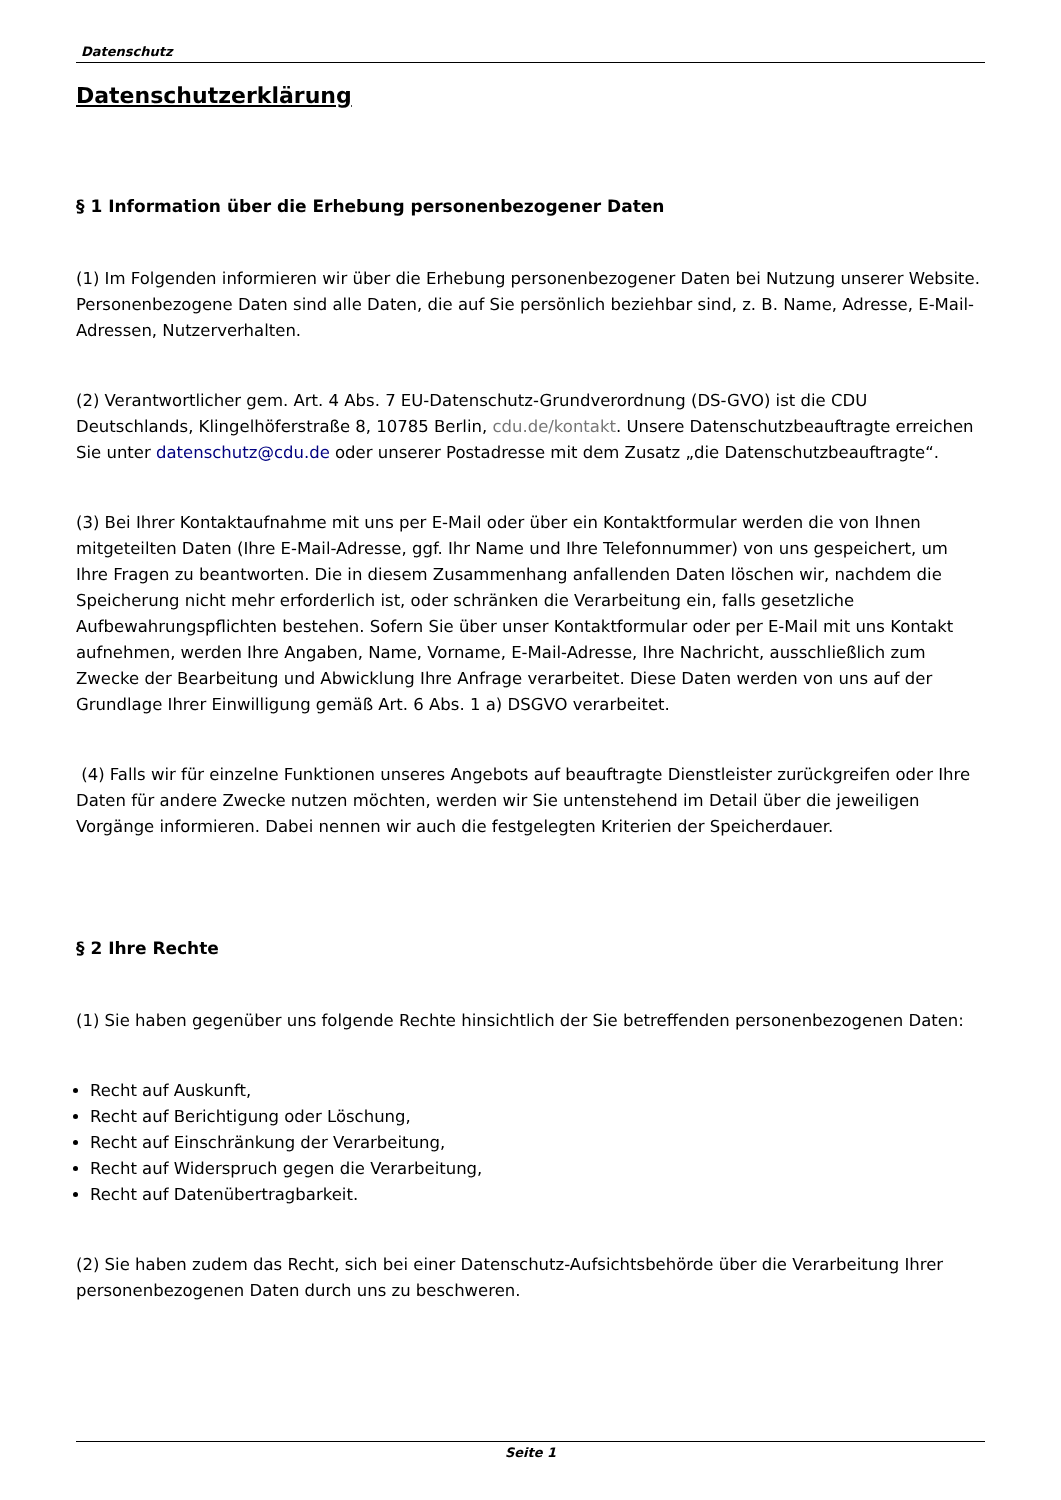Datenschutz
Datenschutzerklärung
§ 1 Information über die Erhebung personenbezogener Daten
(1) Im Folgenden informieren wir über die Erhebung personenbezogener Daten bei Nutzung unserer Website. Personenbezogene Daten sind alle Daten, die auf Sie persönlich beziehbar sind, z. B. Name, Adresse, E-Mail-Adressen, Nutzerverhalten.
(2) Verantwortlicher gem. Art. 4 Abs. 7 EU-Datenschutz-Grundverordnung (DS-GVO) ist die CDU Deutschlands, Klingelhöferstraße 8, 10785 Berlin, cdu.de/kontakt. Unsere Datenschutzbeauftragte erreichen Sie unter datenschutz@cdu.de oder unserer Postadresse mit dem Zusatz „die Datenschutzbeauftragte“.
(3) Bei Ihrer Kontaktaufnahme mit uns per E-Mail oder über ein Kontaktformular werden die von Ihnen mitgeteilten Daten (Ihre E-Mail-Adresse, ggf. Ihr Name und Ihre Telefonnummer) von uns gespeichert, um Ihre Fragen zu beantworten. Die in diesem Zusammenhang anfallenden Daten löschen wir, nachdem die Speicherung nicht mehr erforderlich ist, oder schränken die Verarbeitung ein, falls gesetzliche Aufbewahrungspflichten bestehen. Sofern Sie über unser Kontaktformular oder per E-Mail mit uns Kontakt aufnehmen, werden Ihre Angaben, Name, Vorname, E-Mail-Adresse, Ihre Nachricht, ausschließlich zum Zwecke der Bearbeitung und Abwicklung Ihre Anfrage verarbeitet. Diese Daten werden von uns auf der Grundlage Ihrer Einwilligung gemäß Art. 6 Abs. 1 a) DSGVO verarbeitet.
(4) Falls wir für einzelne Funktionen unseres Angebots auf beauftragte Dienstleister zurückgreifen oder Ihre Daten für andere Zwecke nutzen möchten, werden wir Sie untenstehend im Detail über die jeweiligen Vorgänge informieren. Dabei nennen wir auch die festgelegten Kriterien der Speicherdauer.
§ 2 Ihre Rechte
(1) Sie haben gegenüber uns folgende Rechte hinsichtlich der Sie betreffenden personenbezogenen Daten:
Recht auf Auskunft,
Recht auf Berichtigung oder Löschung,
Recht auf Einschränkung der Verarbeitung,
Recht auf Widerspruch gegen die Verarbeitung,
Recht auf Datenübertragbarkeit.
(2) Sie haben zudem das Recht, sich bei einer Datenschutz-Aufsichtsbehörde über die Verarbeitung Ihrer personenbezogenen Daten durch uns zu beschweren.
Seite 1